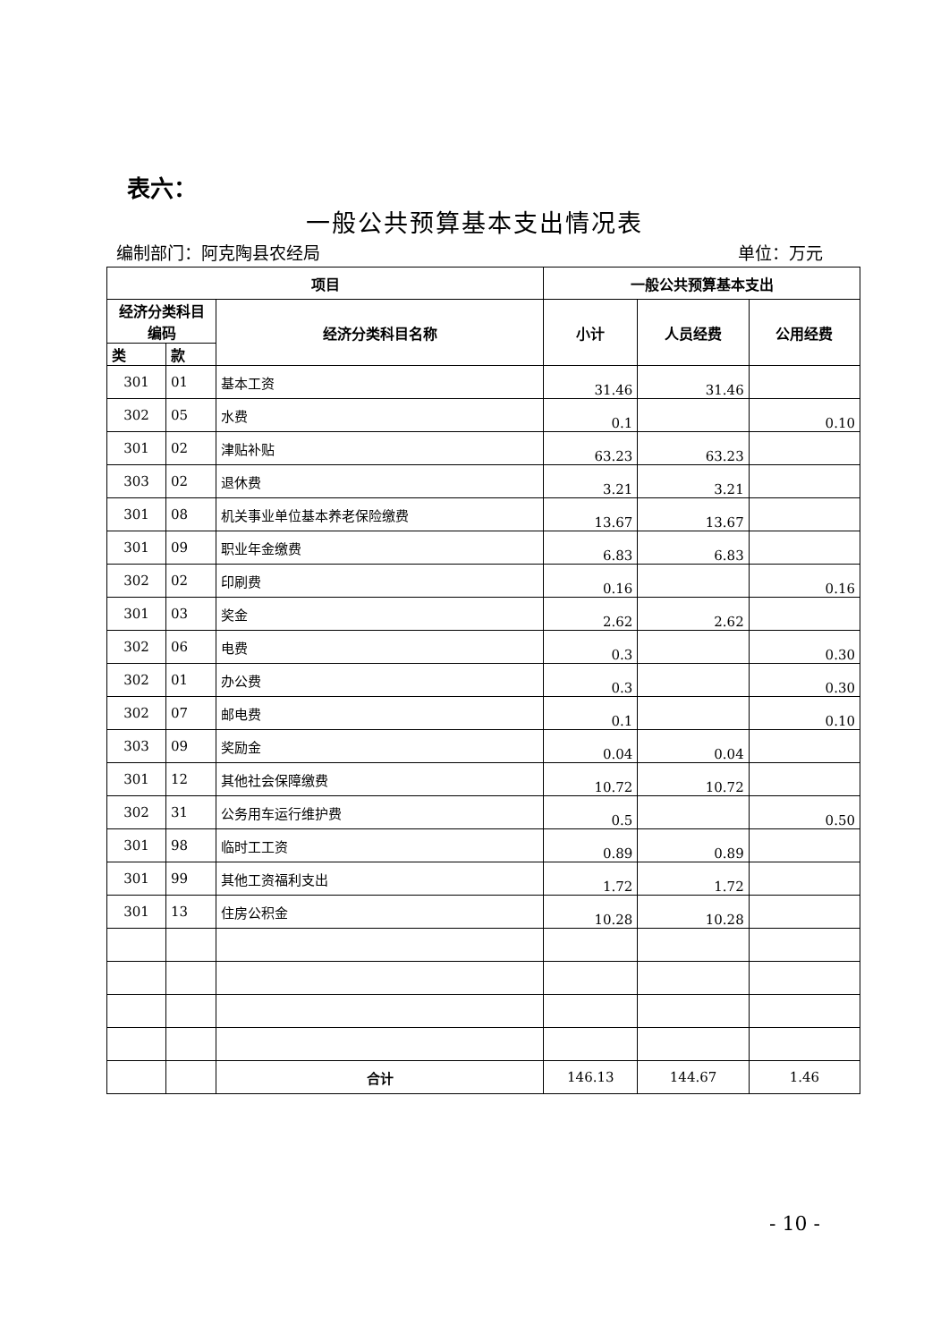表六：
一般公共预算基本支出情况表
编制部门：阿克陶县农经局 单位：万元
| 项目 | | | 一般公共预算基本支出 | | |
| --- | --- | --- | --- | --- | --- |
| 经济分类科目编码 | | 经济分类科目名称 | 小计 | 人员经费 | 公用经费 |
| 类 | 款 | | | | |
| 301 | 01 | 基本工资 | 31.46 | 31.46 | |
| 302 | 05 | 水费 | 0.1 | | 0.10 |
| 301 | 02 | 津贴补贴 | 63.23 | 63.23 | |
| 303 | 02 | 退休费 | 3.21 | 3.21 | |
| 301 | 08 | 机关事业单位基本养老保险缴费 | 13.67 | 13.67 | |
| 301 | 09 | 职业年金缴费 | 6.83 | 6.83 | |
| 302 | 02 | 印刷费 | 0.16 | | 0.16 |
| 301 | 03 | 奖金 | 2.62 | 2.62 | |
| 302 | 06 | 电费 | 0.3 | | 0.30 |
| 302 | 01 | 办公费 | 0.3 | | 0.30 |
| 302 | 07 | 邮电费 | 0.1 | | 0.10 |
| 303 | 09 | 奖励金 | 0.04 | 0.04 | |
| 301 | 12 | 其他社会保障缴费 | 10.72 | 10.72 | |
| 302 | 31 | 公务用车运行维护费 | 0.5 | | 0.50 |
| 301 | 98 | 临时工工资 | 0.89 | 0.89 | |
| 301 | 99 | 其他工资福利支出 | 1.72 | 1.72 | |
| 301 | 13 | 住房公积金 | 10.28 | 10.28 | |
| | | 合计 | 146.13 | 144.67 | 1.46 |
- 10 -